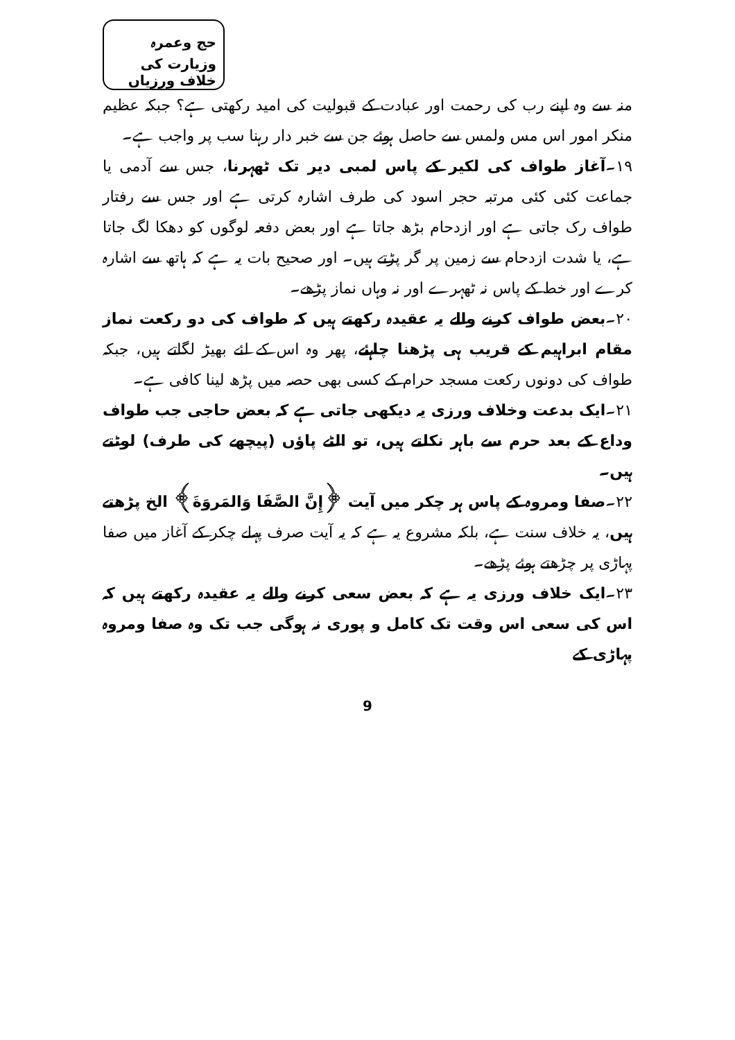حج وعمرہ وزیارت کی خلاف ورزیاں
منہ سے وہ اپنے رب کی رحمت اور عبادت کے قبولیت کی امید رکھتی ہے؟ جبکہ عظیم منکر امور اس مس ولمس سے حاصل ہوئے جن سے خبر دار رہنا سب پر واجب ہے۔
۱۹۔آغاز طواف کی لکیر کے پاس لمبی دیر تک ٹھہرنا، جس سے آدمی یا جماعت کئی کئی مرتبہ حجر اسود کی طرف اشارہ کرتی ہے اور جس سے رفتار طواف رک جاتی ہے اور ازدحام بڑھ جاتا ہے اور بعض دفعہ لوگوں کو دھکا لگ جاتا ہے، یا شدت ازدحام سے زمین پر گر پڑتے ہیں۔ اور صحیح بات یہ ہے کہ ہاتھ سے اشارہ کرے اور خط کے پاس نہ ٹھہرے اور نہ وہاں نماز پڑھے۔
۲۰۔بعض طواف کرنے والے یہ عقیدہ رکھتے ہیں کہ طواف کی دو رکعت نماز مقام ابراہیم کے قریب ہی پڑھنا چاہئے، پھر وہ اس کے لئے بھیڑ لگاتے ہیں، جبکہ طواف کی دونوں رکعت مسجد حرام کے کسی بھی حصہ میں پڑھ لینا کافی ہے۔
۲۱۔ایک بدعت وخلاف ورزی یہ دیکھی جاتی ہے کہ بعض حاجی جب طواف وداع کے بعد حرم سے باہر نکلتے ہیں، تو الٹے پاؤں (پیچھے کی طرف) لوٹتے ہیں۔
۲۲۔صفا ومروہ کے پاس ہر چکر میں آیت ﴿إِنَّ الصَّفَا وَالمَروَةَ﴾ الخ پڑھتے ہیں، یہ خلاف سنت ہے، بلکہ مشروع یہ ہے کہ یہ آیت صرف پہلے چکر کے آغاز میں صفا پہاڑی پر چڑھتے ہوئے پڑھے۔
۲۳۔ایک خلاف ورزی یہ ہے کہ بعض سعی کرنے والے یہ عقیدہ رکھتے ہیں کہ اس کی سعی اس وقت تک کامل و پوری نہ ہوگی جب تک وہ صفا ومروہ پہاڑی کے
9